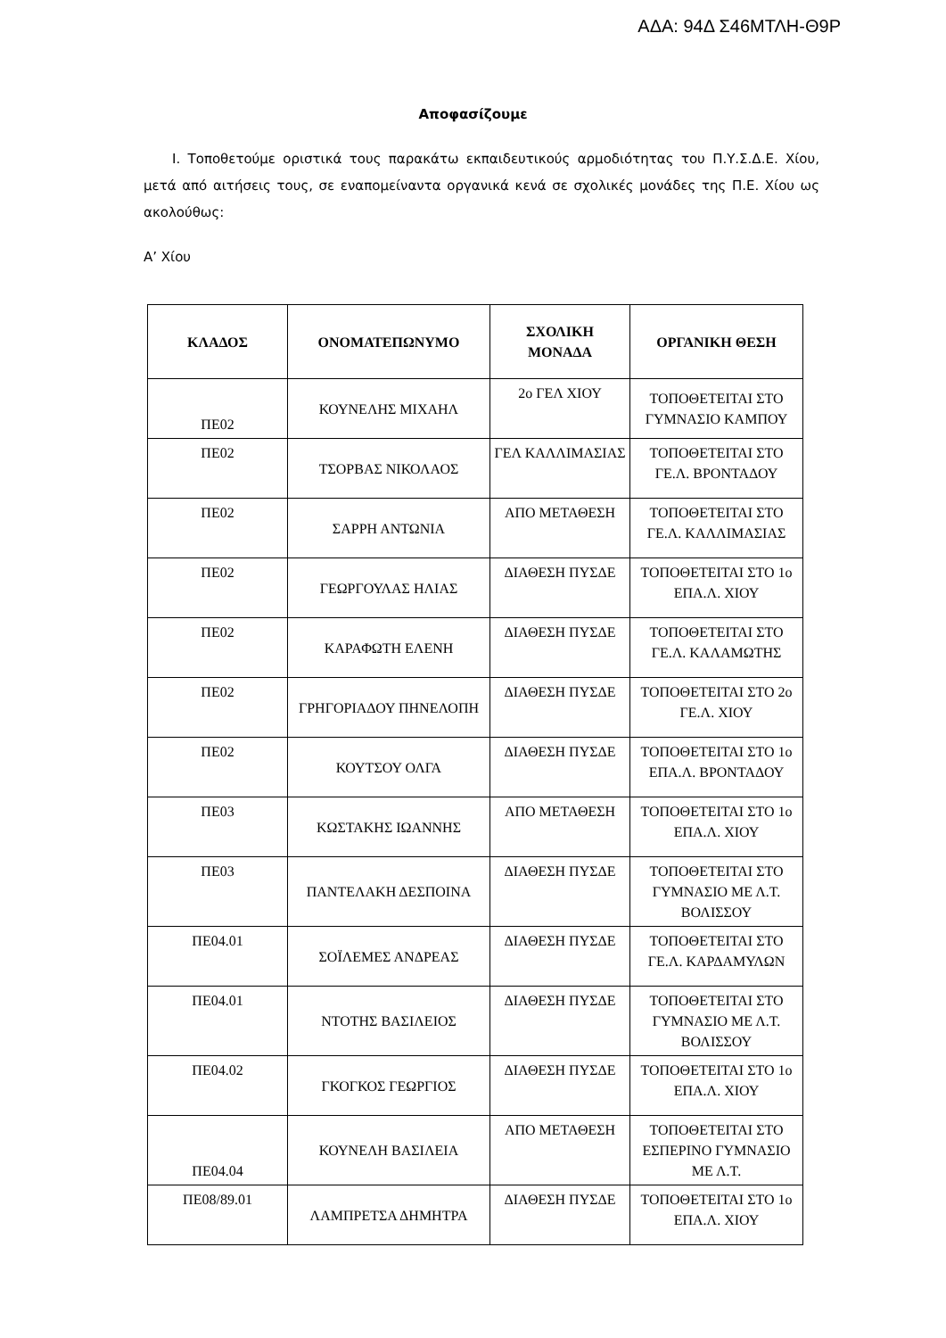ΑΔΑ: 94Δ Σ46ΜΤΛΗ-Θ9Ρ
Αποφασίζουμε
Ι. Τοποθετούμε οριστικά τους παρακάτω εκπαιδευτικούς αρμοδιότητας του Π.Υ.Σ.Δ.Ε. Χίου, μετά από αιτήσεις τους, σε εναπομείναντα οργανικά κενά σε σχολικές μονάδες της Π.Ε. Χίου ως ακολούθως:
Α’ Χίου
| ΚΛΑΔΟΣ | ΟΝΟΜΑΤΕΠΩΝΥΜΟ | ΣΧΟΛΙΚΗ ΜΟΝΑΔΑ | ΟΡΓΑΝΙΚΗ ΘΕΣΗ |
| --- | --- | --- | --- |
| ΠΕ02 | ΚΟΥΝΕΛΗΣ ΜΙΧΑΗΛ | 2ο ΓΕΛ ΧΙΟΥ | ΤΟΠΟΘΕΤΕΙΤΑΙ ΣΤΟ ΓΥΜΝΑΣΙΟ ΚΑΜΠΟΥ |
| ΠΕ02 | ΤΣΟΡΒΑΣ ΝΙΚΟΛΑΟΣ | ΓΕΛ ΚΑΛΛΙΜΑΣΙΑΣ | ΤΟΠΟΘΕΤΕΙΤΑΙ ΣΤΟ ΓΕ.Λ. ΒΡΟΝΤΑΔΟΥ |
| ΠΕ02 | ΣΑΡΡΗ ΑΝΤΩΝΙΑ | ΑΠΟ ΜΕΤΑΘΕΣΗ | ΤΟΠΟΘΕΤΕΙΤΑΙ ΣΤΟ ΓΕ.Λ. ΚΑΛΛΙΜΑΣΙΑΣ |
| ΠΕ02 | ΓΕΩΡΓΟΥΛΑΣ ΗΛΙΑΣ | ΔΙΑΘΕΣΗ ΠΥΣΔΕ | ΤΟΠΟΘΕΤΕΙΤΑΙ ΣΤΟ 1ο ΕΠΑ.Λ. ΧΙΟΥ |
| ΠΕ02 | ΚΑΡΑΦΩΤΗ ΕΛΕΝΗ | ΔΙΑΘΕΣΗ ΠΥΣΔΕ | ΤΟΠΟΘΕΤΕΙΤΑΙ ΣΤΟ ΓΕ.Λ. ΚΑΛΑΜΩΤΗΣ |
| ΠΕ02 | ΓΡΗΓΟΡΙΑΔΟΥ ΠΗΝΕΛΟΠΗ | ΔΙΑΘΕΣΗ ΠΥΣΔΕ | ΤΟΠΟΘΕΤΕΙΤΑΙ ΣΤΟ 2ο ΓΕ.Λ. ΧΙΟΥ |
| ΠΕ02 | ΚΟΥΤΣΟΥ ΟΛΓΑ | ΔΙΑΘΕΣΗ ΠΥΣΔΕ | ΤΟΠΟΘΕΤΕΙΤΑΙ ΣΤΟ 1ο ΕΠΑ.Λ. ΒΡΟΝΤΑΔΟΥ |
| ΠΕ03 | ΚΩΣΤΑΚΗΣ ΙΩΑΝΝΗΣ | ΑΠΟ ΜΕΤΑΘΕΣΗ | ΤΟΠΟΘΕΤΕΙΤΑΙ ΣΤΟ 1ο ΕΠΑ.Λ. ΧΙΟΥ |
| ΠΕ03 | ΠΑΝΤΕΛΑΚΗ ΔΕΣΠΟΙΝΑ | ΔΙΑΘΕΣΗ ΠΥΣΔΕ | ΤΟΠΟΘΕΤΕΙΤΑΙ ΣΤΟ ΓΥΜΝΑΣΙΟ ΜΕ Λ.Τ. ΒΟΛΙΣΣΟΥ |
| ΠΕ04.01 | ΣΟΪΛΕΜΕΣ ΑΝΔΡΕΑΣ | ΔΙΑΘΕΣΗ ΠΥΣΔΕ | ΤΟΠΟΘΕΤΕΙΤΑΙ ΣΤΟ ΓΕ.Λ. ΚΑΡΔΑΜΥΛΩΝ |
| ΠΕ04.01 | ΝΤΟΤΗΣ ΒΑΣΙΛΕΙΟΣ | ΔΙΑΘΕΣΗ ΠΥΣΔΕ | ΤΟΠΟΘΕΤΕΙΤΑΙ ΣΤΟ ΓΥΜΝΑΣΙΟ ΜΕ Λ.Τ. ΒΟΛΙΣΣΟΥ |
| ΠΕ04.02 | ΓΚΟΓΚΟΣ ΓΕΩΡΓΙΟΣ | ΔΙΑΘΕΣΗ ΠΥΣΔΕ | ΤΟΠΟΘΕΤΕΙΤΑΙ ΣΤΟ 1ο ΕΠΑ.Λ. ΧΙΟΥ |
| ΠΕ04.04 | ΚΟΥΝΕΛΗ ΒΑΣΙΛΕΙΑ | ΑΠΟ ΜΕΤΑΘΕΣΗ | ΤΟΠΟΘΕΤΕΙΤΑΙ ΣΤΟ ΕΣΠΕΡΙΝΟ ΓΥΜΝΑΣΙΟ ΜΕ Λ.Τ. |
| ΠΕ08/89.01 | ΛΑΜΠΡΕΤΣΑ ΔΗΜΗΤΡΑ | ΔΙΑΘΕΣΗ ΠΥΣΔΕ | ΤΟΠΟΘΕΤΕΙΤΑΙ ΣΤΟ 1ο ΕΠΑ.Λ. ΧΙΟΥ |